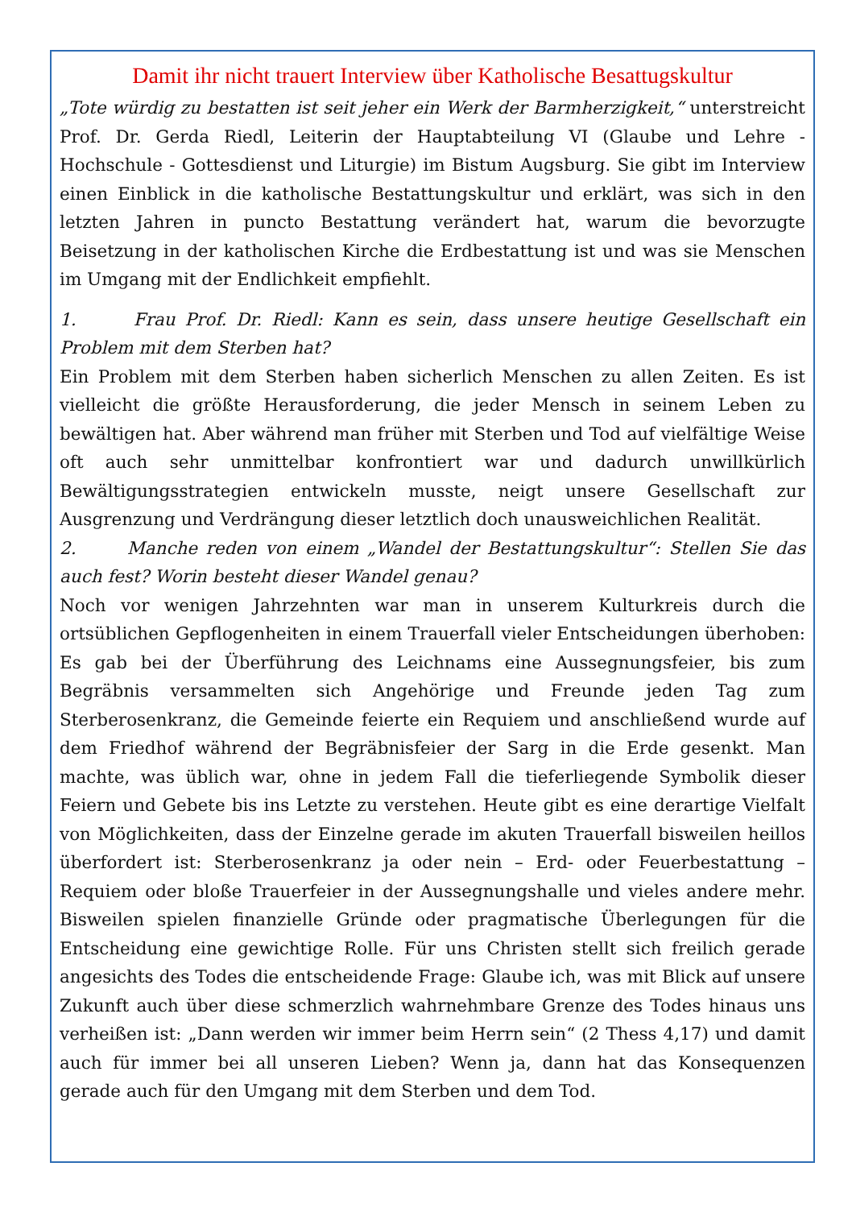Damit ihr nicht trauert Interview über Katholische Besattugskultur
„Tote würdig zu bestatten ist seit jeher ein Werk der Barmherzigkeit,“ unterstreicht Prof. Dr. Gerda Riedl, Leiterin der Hauptabteilung VI (Glaube und Lehre - Hochschule - Gottesdienst und Liturgie) im Bistum Augsburg. Sie gibt im Interview einen Einblick in die katholische Bestattungskultur und erklärt, was sich in den letzten Jahren in puncto Bestattung verändert hat, warum die bevorzugte Beisetzung in der katholischen Kirche die Erdbestattung ist und was sie Menschen im Umgang mit der Endlichkeit empfiehlt.
1. Frau Prof. Dr. Riedl: Kann es sein, dass unsere heutige Gesellschaft ein Problem mit dem Sterben hat?
Ein Problem mit dem Sterben haben sicherlich Menschen zu allen Zeiten. Es ist vielleicht die größte Herausforderung, die jeder Mensch in seinem Leben zu bewältigen hat. Aber während man früher mit Sterben und Tod auf vielfältige Weise oft auch sehr unmittelbar konfrontiert war und dadurch unwillkürlich Bewältigungsstrategien entwickeln musste, neigt unsere Gesellschaft zur Ausgrenzung und Verdrängung dieser letztlich doch unausweichlichen Realität.
2. Manche reden von einem „Wandel der Bestattungskultur“: Stellen Sie das auch fest? Worin besteht dieser Wandel genau?
Noch vor wenigen Jahrzehnten war man in unserem Kulturkreis durch die ortsüblichen Gepflogenheiten in einem Trauerfall vieler Entscheidungen überhoben: Es gab bei der Überführung des Leichnams eine Aussegnungsfeier, bis zum Begräbnis versammelten sich Angehörige und Freunde jeden Tag zum Sterberosenkranz, die Gemeinde feierte ein Requiem und anschließend wurde auf dem Friedhof während der Begräbnisfeier der Sarg in die Erde gesenkt. Man machte, was üblich war, ohne in jedem Fall die tieferliegende Symbolik dieser Feiern und Gebete bis ins Letzte zu verstehen. Heute gibt es eine derartige Vielfalt von Möglichkeiten, dass der Einzelne gerade im akuten Trauerfall bisweilen heillos überfordert ist: Sterberosenkranz ja oder nein – Erd- oder Feuerbestattung – Requiem oder bloße Trauerfeier in der Aussegnungshalle und vieles andere mehr. Bisweilen spielen finanzielle Gründe oder pragmatische Überlegungen für die Entscheidung eine gewichtige Rolle. Für uns Christen stellt sich freilich gerade angesichts des Todes die entscheidende Frage: Glaube ich, was mit Blick auf unsere Zukunft auch über diese schmerzlich wahrnehmbare Grenze des Todes hinaus uns verheißen ist: „Dann werden wir immer beim Herrn sein“ (2 Thess 4,17) und damit auch für immer bei all unseren Lieben? Wenn ja, dann hat das Konsequenzen gerade auch für den Umgang mit dem Sterben und dem Tod.